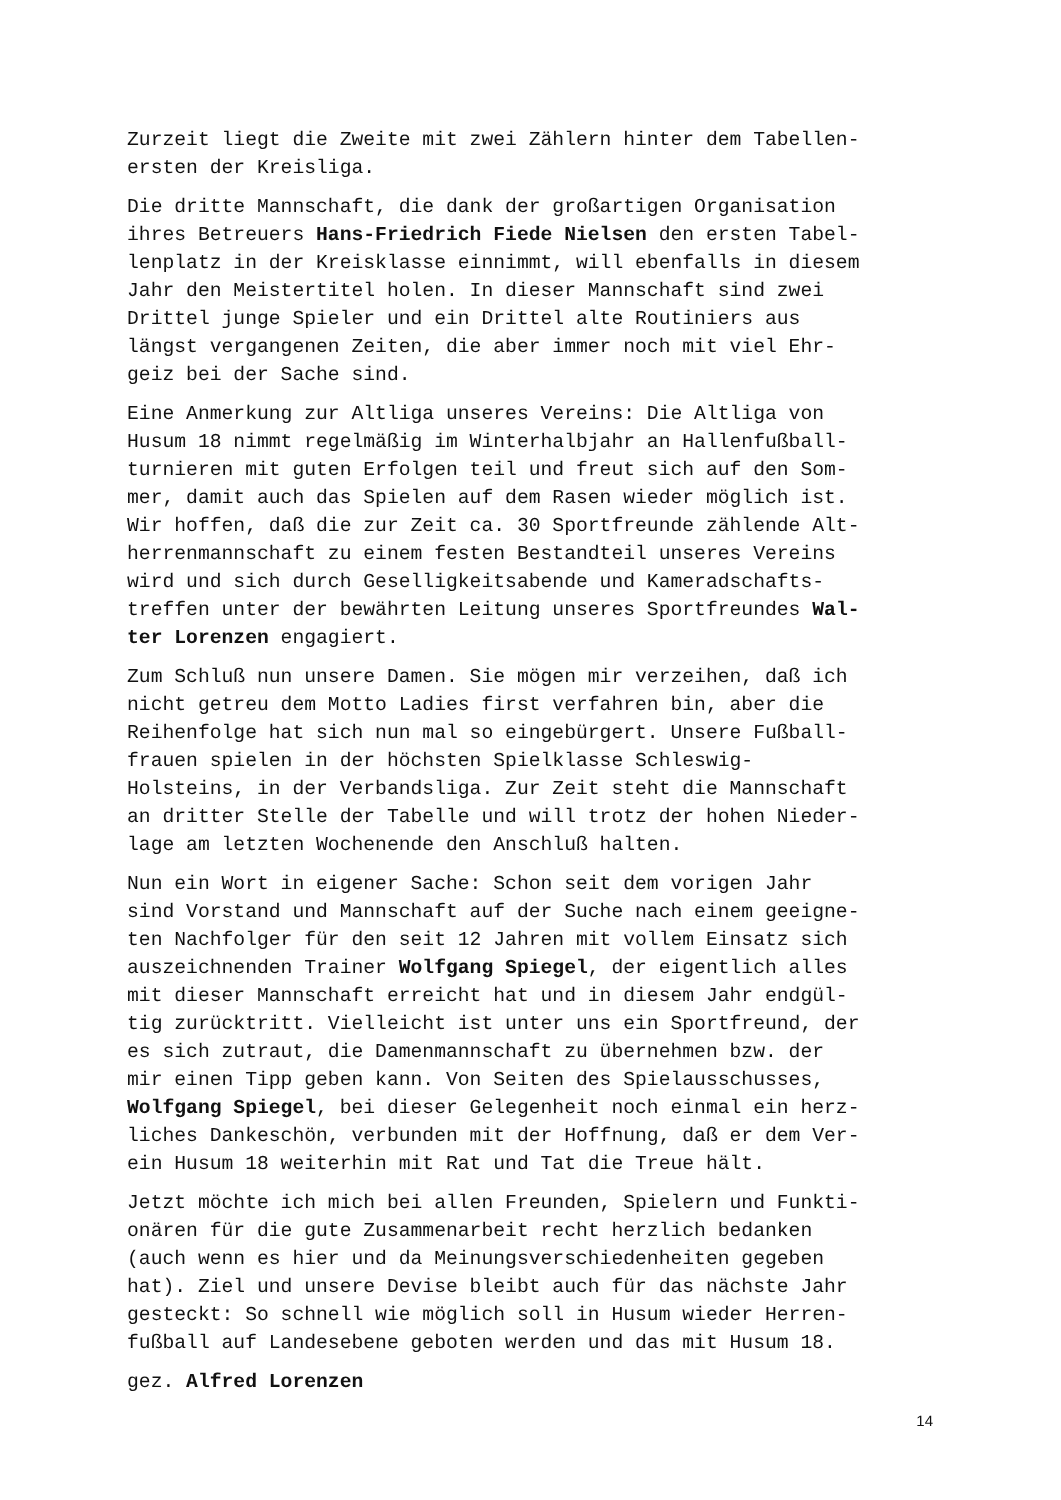Zurzeit liegt die Zweite mit zwei Zählern hinter dem Tabellen- ersten der Kreisliga.
Die dritte Mannschaft, die dank der großartigen Organisation ihres Betreuers Hans-Friedrich Fiede Nielsen den ersten Tabel- lenplatz in der Kreisklasse einnimmt, will ebenfalls in diesem Jahr den Meistertitel holen. In dieser Mannschaft sind zwei Drittel junge Spieler und ein Drittel alte Routiniers aus längst vergangenen Zeiten, die aber immer noch mit viel Ehr- geiz bei der Sache sind.
Eine Anmerkung zur Altliga unseres Vereins: Die Altliga von Husum 18 nimmt regelmäßig im Winterhalbjahr an Hallenfußball- turnieren mit guten Erfolgen teil und freut sich auf den Som- mer, damit auch das Spielen auf dem Rasen wieder möglich ist. Wir hoffen, daß die zur Zeit ca. 30 Sportfreunde zählende Alt- herrenmannschaft zu einem festen Bestandteil unseres Vereins wird und sich durch Geselligkeitsabende und Kameradschafts- treffen unter der bewährten Leitung unseres Sportfreundes Wal- ter Lorenzen engagiert.
Zum Schluß nun unsere Damen. Sie mögen mir verzeihen, daß ich nicht getreu dem Motto Ladies first verfahren bin, aber die Reihenfolge hat sich nun mal so eingebürgert. Unsere Fußball- frauen spielen in der höchsten Spielklasse Schleswig- Holsteins, in der Verbandsliga. Zur Zeit steht die Mannschaft an dritter Stelle der Tabelle und will trotz der hohen Nieder- lage am letzten Wochenende den Anschluß halten.
Nun ein Wort in eigener Sache: Schon seit dem vorigen Jahr sind Vorstand und Mannschaft auf der Suche nach einem geeigne- ten Nachfolger für den seit 12 Jahren mit vollem Einsatz sich auszeichnenden Trainer Wolfgang Spiegel, der eigentlich alles mit dieser Mannschaft erreicht hat und in diesem Jahr endgül- tig zurücktritt. Vielleicht ist unter uns ein Sportfreund, der es sich zutraut, die Damenmannschaft zu übernehmen bzw. der mir einen Tipp geben kann. Von Seiten des Spielausschusses, Wolfgang Spiegel, bei dieser Gelegenheit noch einmal ein herz- liches Dankeschön, verbunden mit der Hoffnung, daß er dem Ver- ein Husum 18 weiterhin mit Rat und Tat die Treue hält.
Jetzt möchte ich mich bei allen Freunden, Spielern und Funkti- onären für die gute Zusammenarbeit recht herzlich bedanken (auch wenn es hier und da Meinungsverschiedenheiten gegeben hat). Ziel und unsere Devise bleibt auch für das nächste Jahr gesteckt: So schnell wie möglich soll in Husum wieder Herren- fußball auf Landesebene geboten werden und das mit Husum 18.
gez. Alfred Lorenzen
14